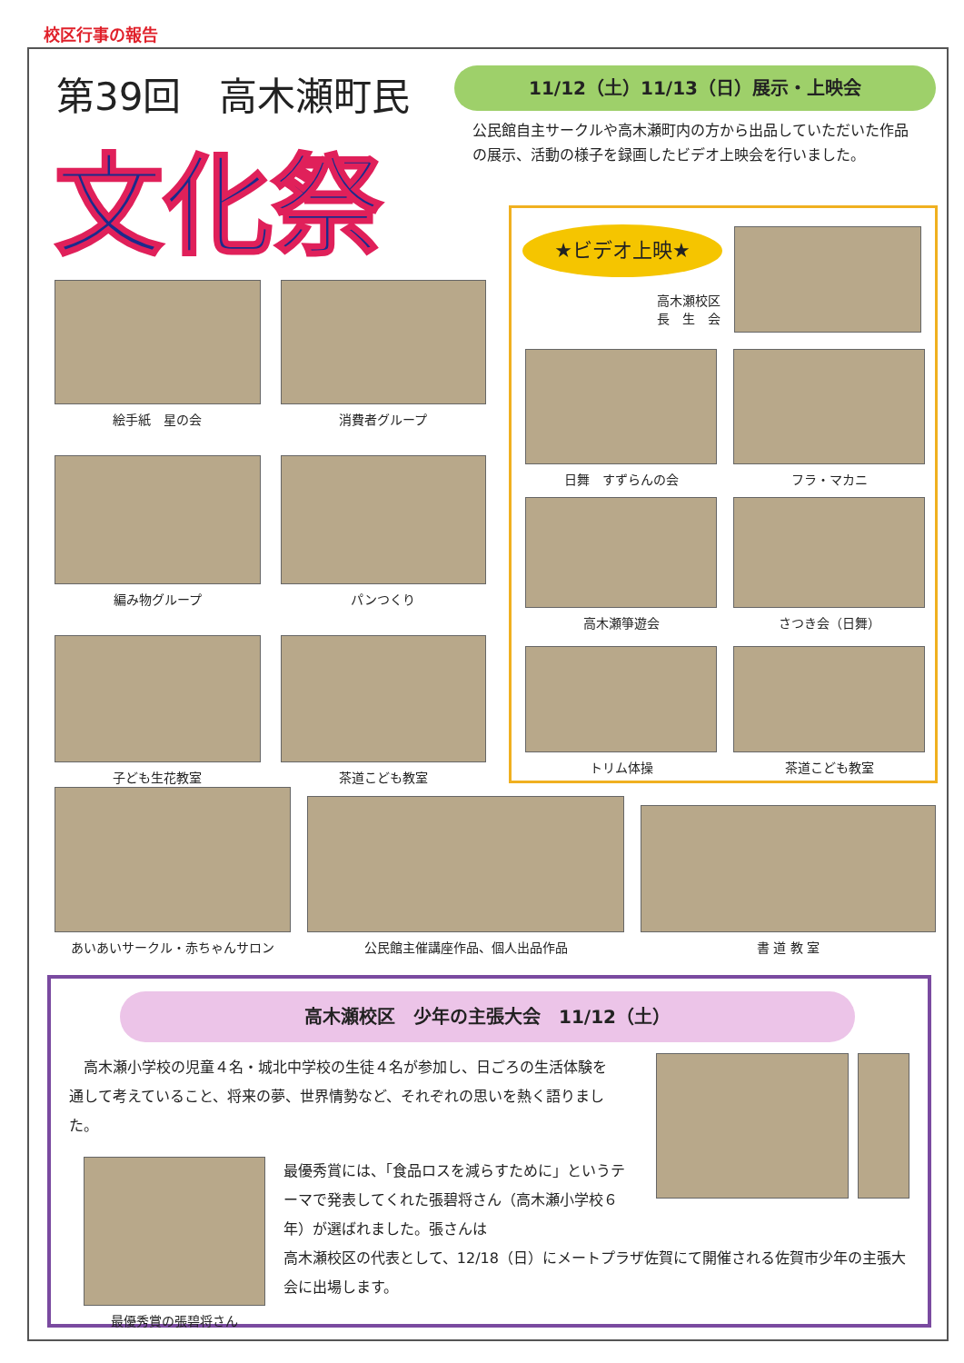校区行事の報告
第39回　高木瀬町民
文化祭
11/12（土）11/13（日）展示・上映会
公民館自主サークルや高木瀬町内の方から出品していただいた作品の展示、活動の様子を録画したビデオ上映会を行いました。
絵手紙　星の会
消費者グループ
編み物グループ
パンつくり
子ども生花教室
茶道こども教室
★ビデオ上映★
高木瀬校区
長　生　会
日舞　すずらんの会
フラ・マカニ
高木瀬箏遊会
さつき会（日舞）
トリム体操
茶道こども教室
あいあいサークル・赤ちゃんサロン
公民館主催講座作品、個人出品作品
書 道 教 室
高木瀬校区　少年の主張大会　11/12（土）
高木瀬小学校の児童４名・城北中学校の生徒４名が参加し、日ごろの生活体験を通して考えていること、将来の夢、世界情勢など、それぞれの思いを熱く語りました。
最優秀賞の張碧将さん
最優秀賞には、「食品ロスを減らすために」というテーマで発表してくれた張碧将さん（高木瀬小学校６年）が選ばれました。張さんは
高木瀬校区の代表として、12/18（日）にメートプラザ佐賀にて開催される佐賀市少年の主張大会に出場します。